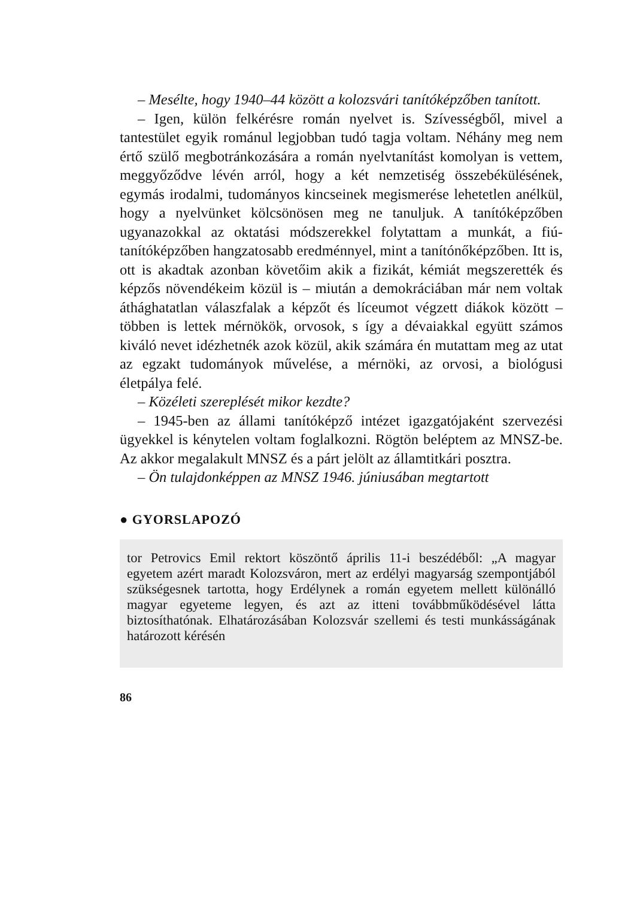– Mesélte, hogy 1940–44 között a kolozsvári tanítóképzőben tanított.
– Igen, külön felkérésre román nyelvet is. Szívességből, mivel a tantestület egyik románul legjobban tudó tagja voltam. Néhány meg nem értő szülő megbotránkozására a román nyelvtanítást komolyan is vettem, meggyőződve lévén arról, hogy a két nemzetiség összebékülésének, egymás irodalmi, tudományos kincseinek megismerése lehetetlen anélkül, hogy a nyelvünket kölcsönösen meg ne tanuljuk. A tanítóképzőben ugyanazokkal az oktatási módszerekkel folytattam a munkát, a fiú-tanítóképzőben hangzatosabb eredménnyel, mint a tanítónőképzőben. Itt is, ott is akadtak azonban követőim akik a fizikát, kémiát megszerették és képzős növendékeim közül is – miután a demokráciában már nem voltak áthághatatlan válaszfalak a képzőt és líceumot végzett diákok között – többen is lettek mérnökök, orvosok, s így a dévaiakkal együtt számos kiváló nevet idézhetnék azok közül, akik számára én mutattam meg az utat az egzakt tudományok művelése, a mérnöki, az orvosi, a biológusi életpálya felé.
– Közéleti szereplését mikor kezdte?
– 1945-ben az állami tanítóképző intézet igazgatójaként szervezési ügyekkel is kénytelen voltam foglalkozni. Rögtön beléptem az MNSZ-be. Az akkor megalakult MNSZ és a párt jelölt az államtitkári posztra.
– Ön tulajdonképpen az MNSZ 1946. júniusában megtartott
● GYORSLAPOZÓ
tor Petrovics Emil rektort köszöntő április 11-i beszédéből: „A magyar egyetem azért maradt Kolozsváron, mert az erdélyi magyarság szempontjából szükségesnek tartotta, hogy Erdélynek a román egyetem mellett különálló magyar egyeteme legyen, és azt az itteni továbbműködésével látta biztosíthatónak. Elhatározásában Kolozsvár szellemi és testi munkásságának határozott kérésén
86